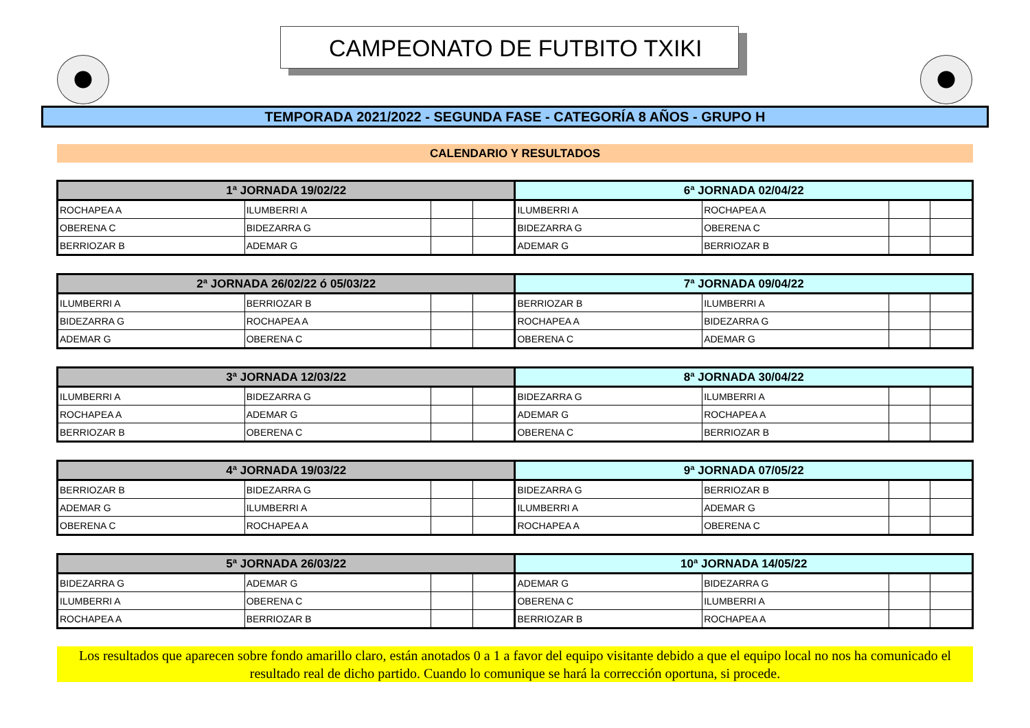CAMPEONATO DE FUTBITO TXIKI
TEMPORADA 2021/2022 - SEGUNDA FASE - CATEGORÍA 8 AÑOS - GRUPO H
CALENDARIO Y RESULTADOS
| 1ª JORNADA 19/02/22 | | | | 6ª JORNADA 02/04/22 | | | |
| --- | --- | --- | --- | --- | --- | --- | --- |
| ROCHAPEA A | ILUMBERRI A | | | ILUMBERRI A | ROCHAPEA A | | |
| OBERENA C | BIDEZARRA G | | | BIDEZARRA G | OBERENA C | | |
| BERRIOZAR B | ADEMAR G | | | ADEMAR G | BERRIOZAR B | | |
| 2ª JORNADA 26/02/22 ó 05/03/22 | | | | 7ª JORNADA 09/04/22 | | | |
| --- | --- | --- | --- | --- | --- | --- | --- |
| ILUMBERRI A | BERRIOZAR B | | | BERRIOZAR B | ILUMBERRI A | | |
| BIDEZARRA G | ROCHAPEA A | | | ROCHAPEA A | BIDEZARRA G | | |
| ADEMAR G | OBERENA C | | | OBERENA C | ADEMAR G | | |
| 3ª JORNADA 12/03/22 | | | | 8ª JORNADA 30/04/22 | | | |
| --- | --- | --- | --- | --- | --- | --- | --- |
| ILUMBERRI A | BIDEZARRA G | | | BIDEZARRA G | ILUMBERRI A | | |
| ROCHAPEA A | ADEMAR G | | | ADEMAR G | ROCHAPEA A | | |
| BERRIOZAR B | OBERENA C | | | OBERENA C | BERRIOZAR B | | |
| 4ª JORNADA 19/03/22 | | | | 9ª JORNADA 07/05/22 | | | |
| --- | --- | --- | --- | --- | --- | --- | --- |
| BERRIOZAR B | BIDEZARRA G | | | BIDEZARRA G | BERRIOZAR B | | |
| ADEMAR G | ILUMBERRI A | | | ILUMBERRI A | ADEMAR G | | |
| OBERENA C | ROCHAPEA A | | | ROCHAPEA A | OBERENA C | | |
| 5ª JORNADA 26/03/22 | | | | 10ª JORNADA 14/05/22 | | | |
| --- | --- | --- | --- | --- | --- | --- | --- |
| BIDEZARRA G | ADEMAR G | | | ADEMAR G | BIDEZARRA G | | |
| ILUMBERRI A | OBERENA C | | | OBERENA C | ILUMBERRI A | | |
| ROCHAPEA A | BERRIOZAR B | | | BERRIOZAR B | ROCHAPEA A | | |
Los resultados que aparecen sobre fondo amarillo claro, están anotados 0 a 1 a favor del equipo visitante debido a que el equipo local no nos ha comunicado el resultado real de dicho partido. Cuando lo comunique se hará la corrección oportuna, si procede.